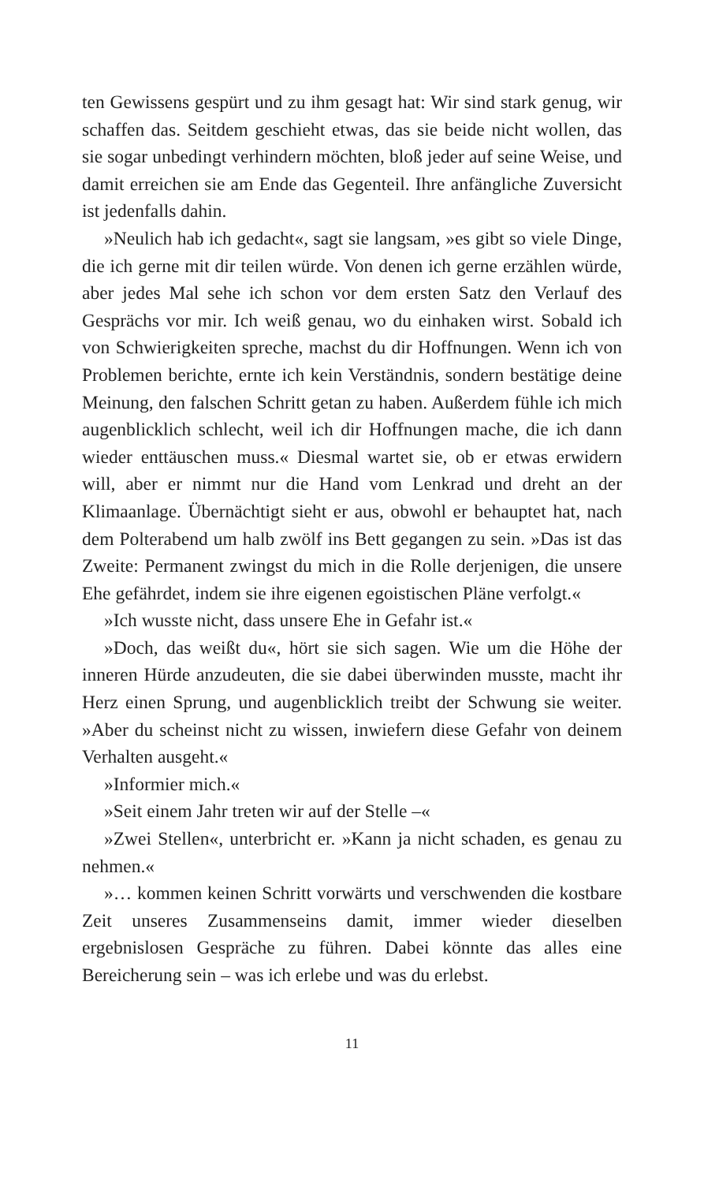ten Gewissens gespürt und zu ihm gesagt hat: Wir sind stark genug, wir schaffen das. Seitdem geschieht etwas, das sie beide nicht wollen, das sie sogar unbedingt verhindern möchten, bloß jeder auf seine Weise, und damit erreichen sie am Ende das Gegenteil. Ihre anfängliche Zuversicht ist jedenfalls dahin.
»Neulich hab ich gedacht«, sagt sie langsam, »es gibt so viele Dinge, die ich gerne mit dir teilen würde. Von denen ich gerne erzählen würde, aber jedes Mal sehe ich schon vor dem ersten Satz den Verlauf des Gesprächs vor mir. Ich weiß genau, wo du einhaken wirst. Sobald ich von Schwierigkeiten spreche, machst du dir Hoffnungen. Wenn ich von Problemen berichte, ernte ich kein Verständnis, sondern bestätige deine Meinung, den falschen Schritt getan zu haben. Außerdem fühle ich mich augenblicklich schlecht, weil ich dir Hoffnungen mache, die ich dann wieder enttäuschen muss.« Diesmal wartet sie, ob er etwas erwidern will, aber er nimmt nur die Hand vom Lenkrad und dreht an der Klimaanlage. Übernächtigt sieht er aus, obwohl er behauptet hat, nach dem Polterabend um halb zwölf ins Bett gegangen zu sein. »Das ist das Zweite: Permanent zwingst du mich in die Rolle derjenigen, die unsere Ehe gefährdet, indem sie ihre eigenen egoistischen Pläne verfolgt.«
»Ich wusste nicht, dass unsere Ehe in Gefahr ist.«
»Doch, das weißt du«, hört sie sich sagen. Wie um die Höhe der inneren Hürde anzudeuten, die sie dabei überwinden musste, macht ihr Herz einen Sprung, und augenblicklich treibt der Schwung sie weiter. »Aber du scheinst nicht zu wissen, inwiefern diese Gefahr von deinem Verhalten ausgeht.«
»Informier mich.«
»Seit einem Jahr treten wir auf der Stelle –«
»Zwei Stellen«, unterbricht er. »Kann ja nicht schaden, es genau zu nehmen.«
»… kommen keinen Schritt vorwärts und verschwenden die kostbare Zeit unseres Zusammenseins damit, immer wieder dieselben ergebnislosen Gespräche zu führen. Dabei könnte das alles eine Bereicherung sein – was ich erlebe und was du erlebst.
11